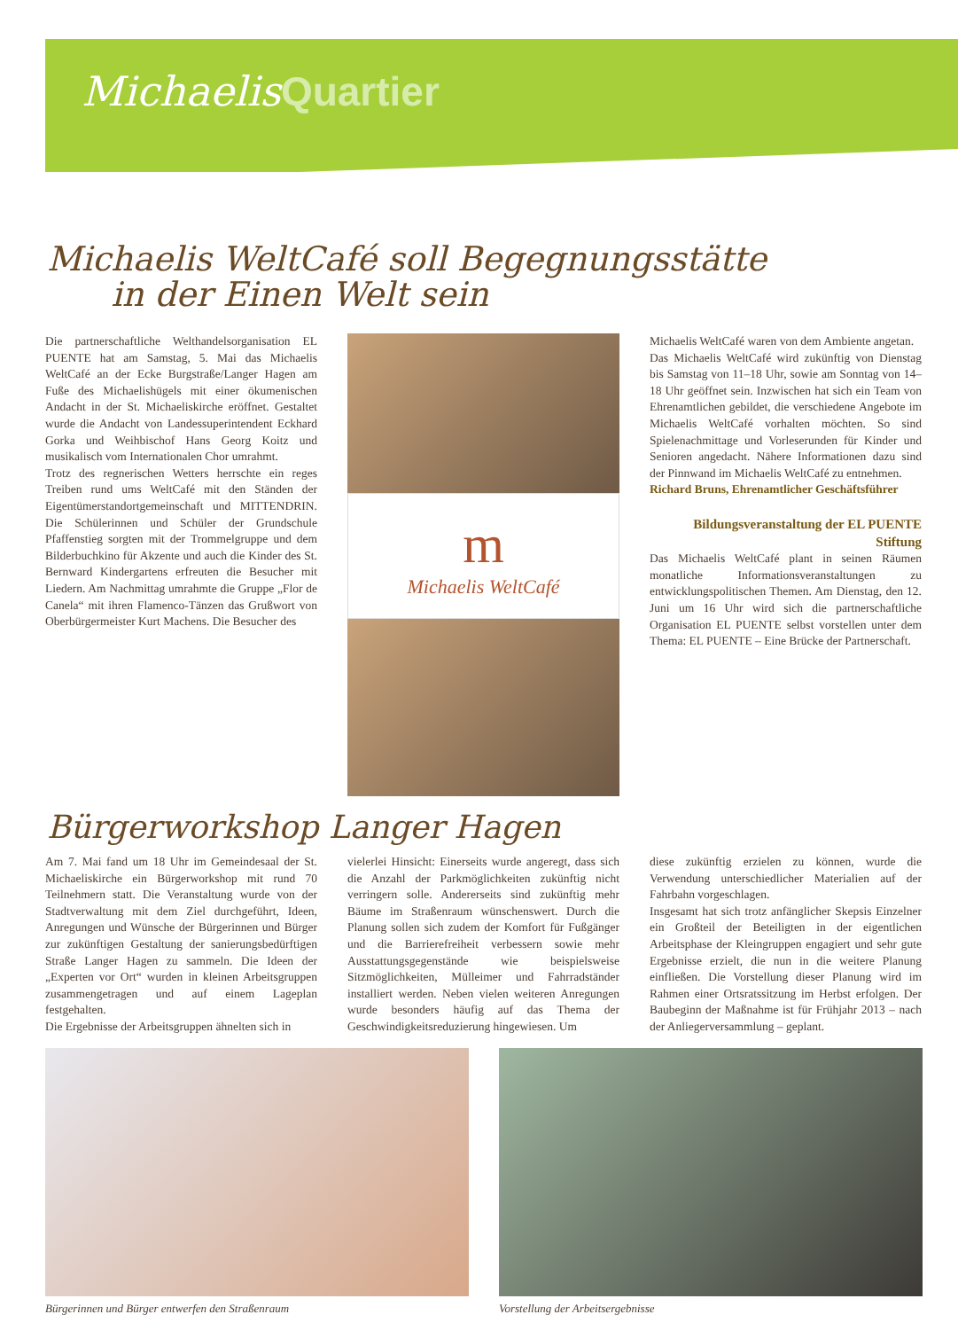MichaelisQuartier
Michaelis WeltCafé soll Begegnungsstätte
in der Einen Welt sein
Die partnerschaftliche Welthandelsorganisation EL PUENTE hat am Samstag, 5. Mai das Michaelis WeltCafé an der Ecke Burgstraße/Langer Hagen am Fuße des Michaelishügels mit einer ökumenischen Andacht in der St. Michaeliskirche eröffnet. Gestaltet wurde die Andacht von Landessuperintendent Eckhard Gorka und Weihbischof Hans Georg Koitz und musikalisch vom Internationalen Chor umrahmt.
Trotz des regnerischen Wetters herrschte ein reges Treiben rund ums WeltCafé mit den Ständen der Eigentümerstandortgemeinschaft und MITTENDRIN. Die Schülerinnen und Schüler der Grundschule Pfaffenstieg sorgten mit der Trommelgruppe und dem Bilderbuchkino für Akzente und auch die Kinder des St. Bernward Kindergartens erfreuten die Besucher mit Liedern. Am Nachmittag umrahmte die Gruppe „Flor de Canela“ mit ihren Flamenco-Tänzen das Grußwort von Oberbürgermeister Kurt Machens. Die Besucher des
m
Michaelis WeltCafé
Michaelis WeltCafé waren von dem Ambiente angetan.
Das Michaelis WeltCafé wird zukünftig von Dienstag bis Samstag von 11–18 Uhr, sowie am Sonntag von 14–18 Uhr geöffnet sein. Inzwischen hat sich ein Team von Ehrenamtlichen gebildet, die verschiedene Angebote im Michaelis WeltCafé vorhalten möchten. So sind Spielenachmittage und Vorleserunden für Kinder und Senioren angedacht. Nähere Informationen dazu sind der Pinnwand im Michaelis WeltCafé zu entnehmen.
Richard Bruns, Ehrenamtlicher Geschäftsführer
Bildungsveranstaltung der EL PUENTE Stiftung
Das Michaelis WeltCafé plant in seinen Räumen monatliche Informationsveranstaltungen zu entwicklungspolitischen Themen. Am Dienstag, den 12. Juni um 16 Uhr wird sich die partnerschaftliche Organisation EL PUENTE selbst vorstellen unter dem Thema: EL PUENTE – Eine Brücke der Partnerschaft.
Bürgerworkshop Langer Hagen
Am 7. Mai fand um 18 Uhr im Gemeindesaal der St. Michaeliskirche ein Bürgerworkshop mit rund 70 Teilnehmern statt. Die Veranstaltung wurde von der Stadtverwaltung mit dem Ziel durchgeführt, Ideen, Anregungen und Wünsche der Bürgerinnen und Bürger zur zukünftigen Gestaltung der sanierungsbedürftigen Straße Langer Hagen zu sammeln. Die Ideen der „Experten vor Ort“ wurden in kleinen Arbeitsgruppen zusammengetragen und auf einem Lageplan festgehalten.
Die Ergebnisse der Arbeitsgruppen ähnelten sich in
vielerlei Hinsicht: Einerseits wurde angeregt, dass sich die Anzahl der Parkmöglichkeiten zukünftig nicht verringern solle. Andererseits sind zukünftig mehr Bäume im Straßenraum wünschenswert. Durch die Planung sollen sich zudem der Komfort für Fußgänger und die Barrierefreiheit verbessern sowie mehr Ausstattungsgegenstände wie beispielsweise Sitzmöglichkeiten, Mülleimer und Fahrradständer installiert werden. Neben vielen weiteren Anregungen wurde besonders häufig auf das Thema der Geschwindigkeitsreduzierung hingewiesen. Um
diese zukünftig erzielen zu können, wurde die Verwendung unterschiedlicher Materialien auf der Fahrbahn vorgeschlagen.
Insgesamt hat sich trotz anfänglicher Skepsis Einzelner ein Großteil der Beteiligten in der eigentlichen Arbeitsphase der Kleingruppen engagiert und sehr gute Ergebnisse erzielt, die nun in die weitere Planung einfließen. Die Vorstellung dieser Planung wird im Rahmen einer Ortsratssitzung im Herbst erfolgen. Der Baubeginn der Maßnahme ist für Frühjahr 2013 – nach der Anliegerversammlung – geplant.
Bürgerinnen und Bürger entwerfen den Straßenraum Vorstellung der Arbeitsergebnisse